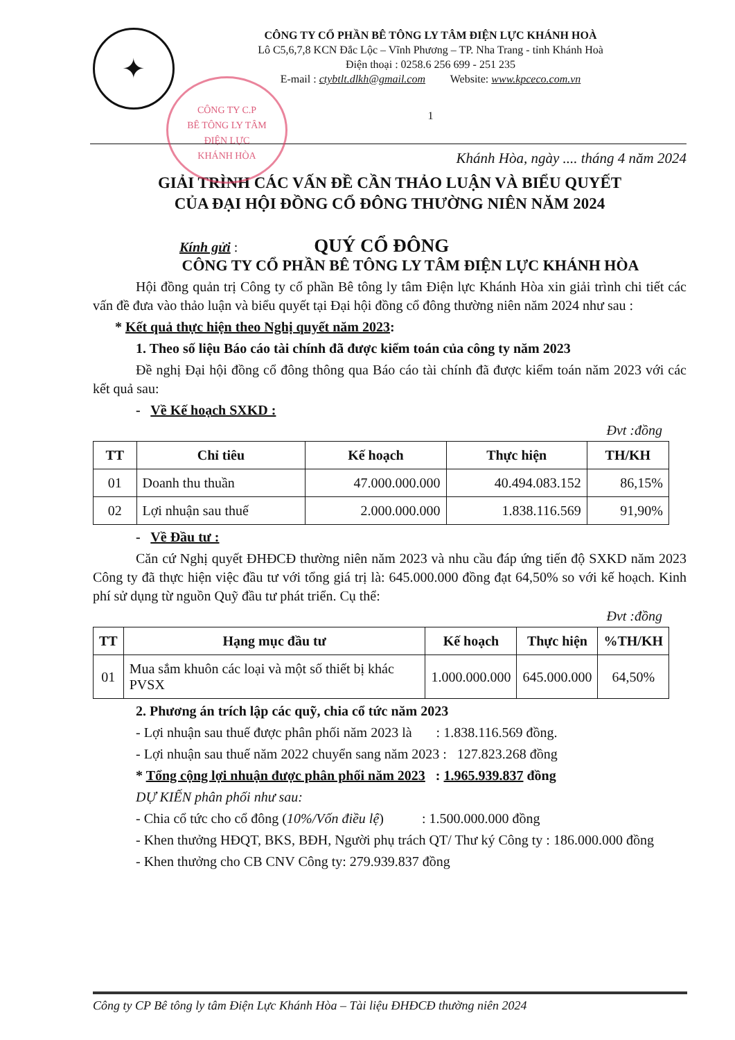✦
CÔNG TY CỔ PHẦN BÊ TÔNG LY TÂM ĐIỆN LỰC KHÁNH HOÀ
Lô C5,6,7,8 KCN Đắc Lộc – Vĩnh Phương – TP. Nha Trang - tỉnh Khánh Hoà
Điện thoại : 0258.6 256 699 - 251 235
E-mail : ctybtlt.dlkh@gmail.com Website: www.kpceco.com.vn
1
CÔNG TY C.P
BÊ TÔNG LY TÂM
ĐIỆN LỰC
KHÁNH HÒA
Khánh Hòa, ngày .... tháng 4 năm 2024
GIẢI TRÌNH CÁC VẤN ĐỀ CẦN THẢO LUẬN VÀ BIỂU QUYẾT
CỦA ĐẠI HỘI ĐỒNG CỔ ĐÔNG THƯỜNG NIÊN NĂM 2024
Kính gửi : QUÝ CỔ ĐÔNG
CÔNG TY CỔ PHẦN BÊ TÔNG LY TÂM ĐIỆN LỰC KHÁNH HÒA
Hội đồng quản trị Công ty cổ phần Bê tông ly tâm Điện lực Khánh Hòa xin giải trình chi tiết các vấn đề đưa vào thảo luận và biểu quyết tại Đại hội đồng cổ đông thường niên năm 2024 như sau :
* Kết quả thực hiện theo Nghị quyết năm 2023:
1. Theo số liệu Báo cáo tài chính đã được kiểm toán của công ty năm 2023
Đề nghị Đại hội đồng cổ đông thông qua Báo cáo tài chính đã được kiểm toán năm 2023 với các kết quả sau:
- Về Kế hoạch SXKD :
Đvt :đồng
| TT | Chỉ tiêu | Kế hoạch | Thực hiện | TH/KH |
| --- | --- | --- | --- | --- |
| 01 | Doanh thu thuần | 47.000.000.000 | 40.494.083.152 | 86,15% |
| 02 | Lợi nhuận sau thuế | 2.000.000.000 | 1.838.116.569 | 91,90% |
- Về Đầu tư :
Căn cứ Nghị quyết ĐHĐCĐ thường niên năm 2023 và nhu cầu đáp ứng tiến độ SXKD năm 2023 Công ty đã thực hiện việc đầu tư với tổng giá trị là: 645.000.000 đồng đạt 64,50% so với kế hoạch. Kinh phí sử dụng từ nguồn Quỹ đầu tư phát triển. Cụ thể:
Đvt :đồng
| TT | Hạng mục đầu tư | Kế hoạch | Thực hiện | %TH/KH |
| --- | --- | --- | --- | --- |
| 01 | Mua sắm khuôn các loại và một số thiết bị khác PVSX | 1.000.000.000 | 645.000.000 | 64,50% |
2. Phương án trích lập các quỹ, chia cổ tức năm 2023
- Lợi nhuận sau thuế được phân phối năm 2023 là : 1.838.116.569 đồng.
- Lợi nhuận sau thuế năm 2022 chuyển sang năm 2023 : 127.823.268 đồng
* Tổng cộng lợi nhuận được phân phối năm 2023 : 1.965.939.837 đồng
DỰ KIẾN phân phối như sau:
- Chia cổ tức cho cổ đông (10%/Vốn điều lệ) : 1.500.000.000 đồng
- Khen thưởng HĐQT, BKS, BĐH, Người phụ trách QT/ Thư ký Công ty : 186.000.000 đồng
- Khen thưởng cho CB CNV Công ty: 279.939.837 đồng
Công ty CP Bê tông ly tâm Điện Lực Khánh Hòa – Tài liệu ĐHĐCĐ thường niên 2024